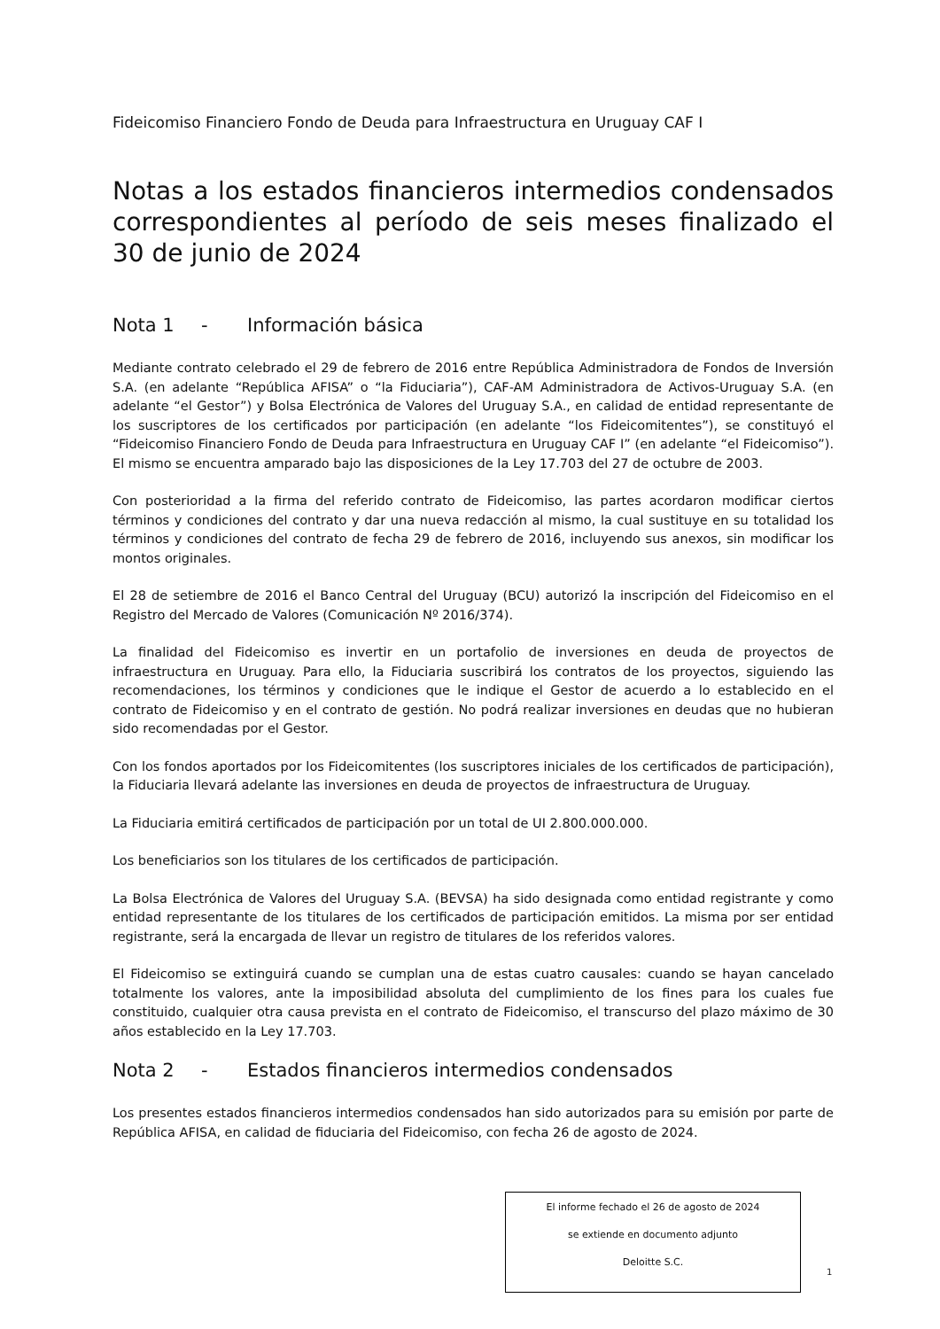Fideicomiso Financiero Fondo de Deuda para Infraestructura en Uruguay CAF I
Notas a los estados financieros intermedios condensados correspondientes al período de seis meses finalizado el 30 de junio de 2024
Nota 1 - Información básica
Mediante contrato celebrado el 29 de febrero de 2016 entre República Administradora de Fondos de Inversión S.A. (en adelante “República AFISA” o “la Fiduciaria”), CAF-AM Administradora de Activos-Uruguay S.A. (en adelante “el Gestor”) y Bolsa Electrónica de Valores del Uruguay S.A., en calidad de entidad representante de los suscriptores de los certificados por participación (en adelante “los Fideicomitentes”), se constituyó el “Fideicomiso Financiero Fondo de Deuda para Infraestructura en Uruguay CAF I” (en adelante “el Fideicomiso”). El mismo se encuentra amparado bajo las disposiciones de la Ley 17.703 del 27 de octubre de 2003.
Con posterioridad a la firma del referido contrato de Fideicomiso, las partes acordaron modificar ciertos términos y condiciones del contrato y dar una nueva redacción al mismo, la cual sustituye en su totalidad los términos y condiciones del contrato de fecha 29 de febrero de 2016, incluyendo sus anexos, sin modificar los montos originales.
El 28 de setiembre de 2016 el Banco Central del Uruguay (BCU) autorizó la inscripción del Fideicomiso en el Registro del Mercado de Valores (Comunicación Nº 2016/374).
La finalidad del Fideicomiso es invertir en un portafolio de inversiones en deuda de proyectos de infraestructura en Uruguay. Para ello, la Fiduciaria suscribirá los contratos de los proyectos, siguiendo las recomendaciones, los términos y condiciones que le indique el Gestor de acuerdo a lo establecido en el contrato de Fideicomiso y en el contrato de gestión. No podrá realizar inversiones en deudas que no hubieran sido recomendadas por el Gestor.
Con los fondos aportados por los Fideicomitentes (los suscriptores iniciales de los certificados de participación), la Fiduciaria llevará adelante las inversiones en deuda de proyectos de infraestructura de Uruguay.
La Fiduciaria emitirá certificados de participación por un total de UI 2.800.000.000.
Los beneficiarios son los titulares de los certificados de participación.
La Bolsa Electrónica de Valores del Uruguay S.A. (BEVSA) ha sido designada como entidad registrante y como entidad representante de los titulares de los certificados de participación emitidos. La misma por ser entidad registrante, será la encargada de llevar un registro de titulares de los referidos valores.
El Fideicomiso se extinguirá cuando se cumplan una de estas cuatro causales: cuando se hayan cancelado totalmente los valores, ante la imposibilidad absoluta del cumplimiento de los fines para los cuales fue constituido, cualquier otra causa prevista en el contrato de Fideicomiso, el transcurso del plazo máximo de 30 años establecido en la Ley 17.703.
Nota 2 - Estados financieros intermedios condensados
Los presentes estados financieros intermedios condensados han sido autorizados para su emisión por parte de República AFISA, en calidad de fiduciaria del Fideicomiso, con fecha 26 de agosto de 2024.
El informe fechado el 26 de agosto de 2024
se extiende en documento adjunto
Deloitte S.C.
1